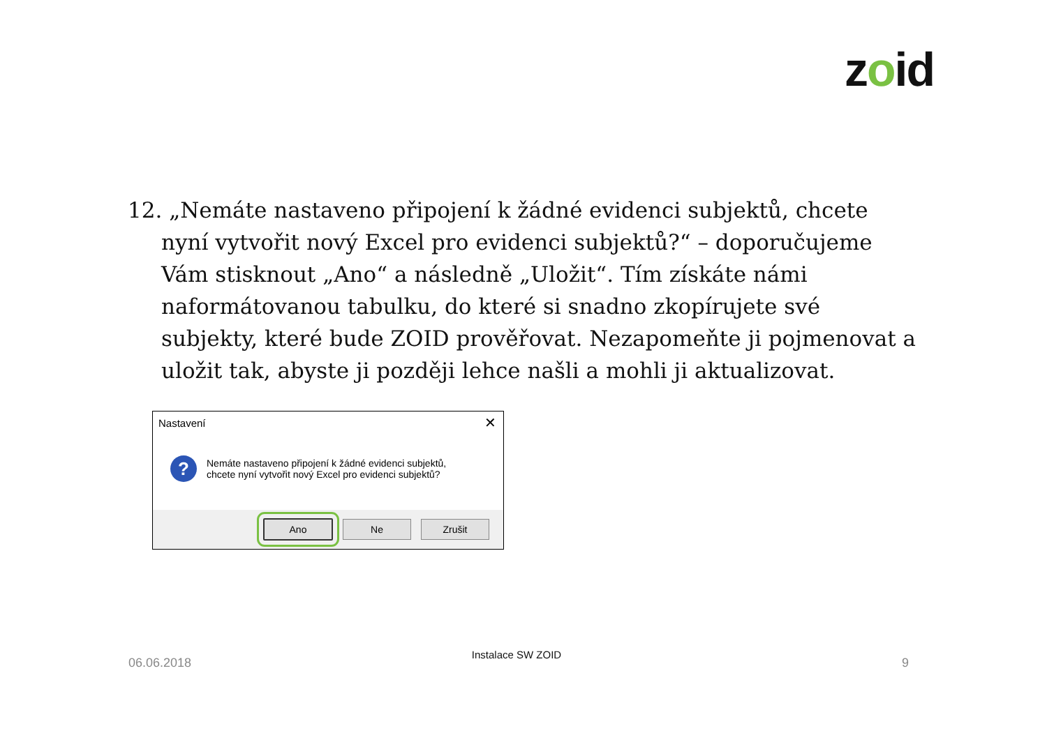zoid
12. „Nemáte nastaveno připojení k žádné evidenci subjektů, chcete nyní vytvořit nový Excel pro evidenci subjektů?“ – doporučujeme Vám stisknout „Ano“ a následně „Uložit“. Tím získáte námi naformátovanou tabulku, do které si snadno zkopírujete své subjekty, které bude ZOID prověřovat. Nezapomeňte ji pojmenovat a uložit tak, abyste ji později lehce našli a mohli ji aktualizovat.
Nastavení
✕
?
Nemáte nastaveno připojení k žádné evidenci subjektů,
chcete nyní vytvořit nový Excel pro evidenci subjektů?
Ano Ne Zrušit
Instalace SW ZOID
06.06.2018 9